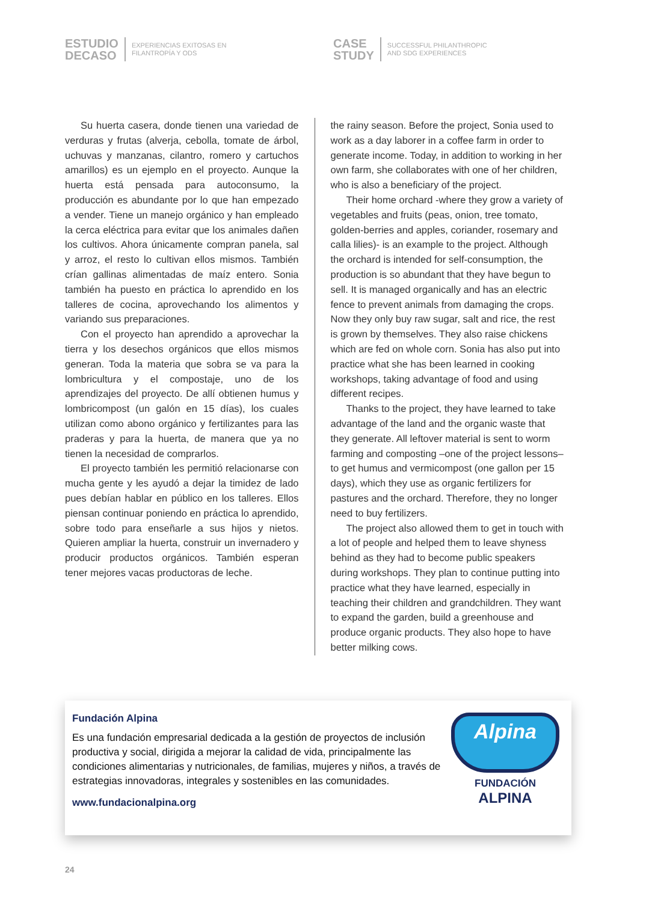ESTUDIO
DECASO
EXPERIENCIAS EXITOSAS EN
FILANTROPÍA Y ODS
CASE
STUDY
SUCCESSFUL PHILANTHROPIC
AND SDG EXPERIENCES
Su huerta casera, donde tienen una variedad de verduras y frutas (alverja, cebolla, tomate de árbol, uchuvas y manzanas, cilantro, romero y cartuchos amarillos) es un ejemplo en el proyecto. Aunque la huerta está pensada para autoconsumo, la producción es abundante por lo que han empezado a vender. Tiene un manejo orgánico y han empleado la cerca eléctrica para evitar que los animales dañen los cultivos. Ahora únicamente compran panela, sal y arroz, el resto lo cultivan ellos mismos. También crían gallinas alimentadas de maíz entero. Sonia también ha puesto en práctica lo aprendido en los talleres de cocina, aprovechando los alimentos y variando sus preparaciones.
Con el proyecto han aprendido a aprovechar la tierra y los desechos orgánicos que ellos mismos generan. Toda la materia que sobra se va para la lombricultura y el compostaje, uno de los aprendizajes del proyecto. De allí obtienen humus y lombricompost (un galón en 15 días), los cuales utilizan como abono orgánico y fertilizantes para las praderas y para la huerta, de manera que ya no tienen la necesidad de comprarlos.
El proyecto también les permitió relacionarse con mucha gente y les ayudó a dejar la timidez de lado pues debían hablar en público en los talleres. Ellos piensan continuar poniendo en práctica lo aprendido, sobre todo para enseñarle a sus hijos y nietos. Quieren ampliar la huerta, construir un invernadero y producir productos orgánicos. También esperan tener mejores vacas productoras de leche.
the rainy season. Before the project, Sonia used to work as a day laborer in a coffee farm in order to generate income. Today, in addition to working in her own farm, she collaborates with one of her children, who is also a beneficiary of the project.
Their home orchard -where they grow a variety of vegetables and fruits (peas, onion, tree tomato, golden-berries and apples, coriander, rosemary and calla lilies)- is an example to the project. Although the orchard is intended for self-consumption, the production is so abundant that they have begun to sell. It is managed organically and has an electric fence to prevent animals from damaging the crops. Now they only buy raw sugar, salt and rice, the rest is grown by themselves. They also raise chickens which are fed on whole corn. Sonia has also put into practice what she has been learned in cooking workshops, taking advantage of food and using different recipes.
Thanks to the project, they have learned to take advantage of the land and the organic waste that they generate. All leftover material is sent to worm farming and composting –one of the project lessons– to get humus and vermicompost (one gallon per 15 days), which they use as organic fertilizers for pastures and the orchard. Therefore, they no longer need to buy fertilizers.
The project also allowed them to get in touch with a lot of people and helped them to leave shyness behind as they had to become public speakers during workshops. They plan to continue putting into practice what they have learned, especially in teaching their children and grandchildren. They want to expand the garden, build a greenhouse and produce organic products. They also hope to have better milking cows.
Fundación Alpina
Es una fundación empresarial dedicada a la gestión de proyectos de inclusión productiva y social, dirigida a mejorar la calidad de vida, principalmente las condiciones alimentarias y nutricionales, de familias, mujeres y niños, a través de estrategias innovadoras, integrales y sostenibles en las comunidades.
www.fundacionalpina.org
Alpina
FUNDACIÓN
ALPINA
24